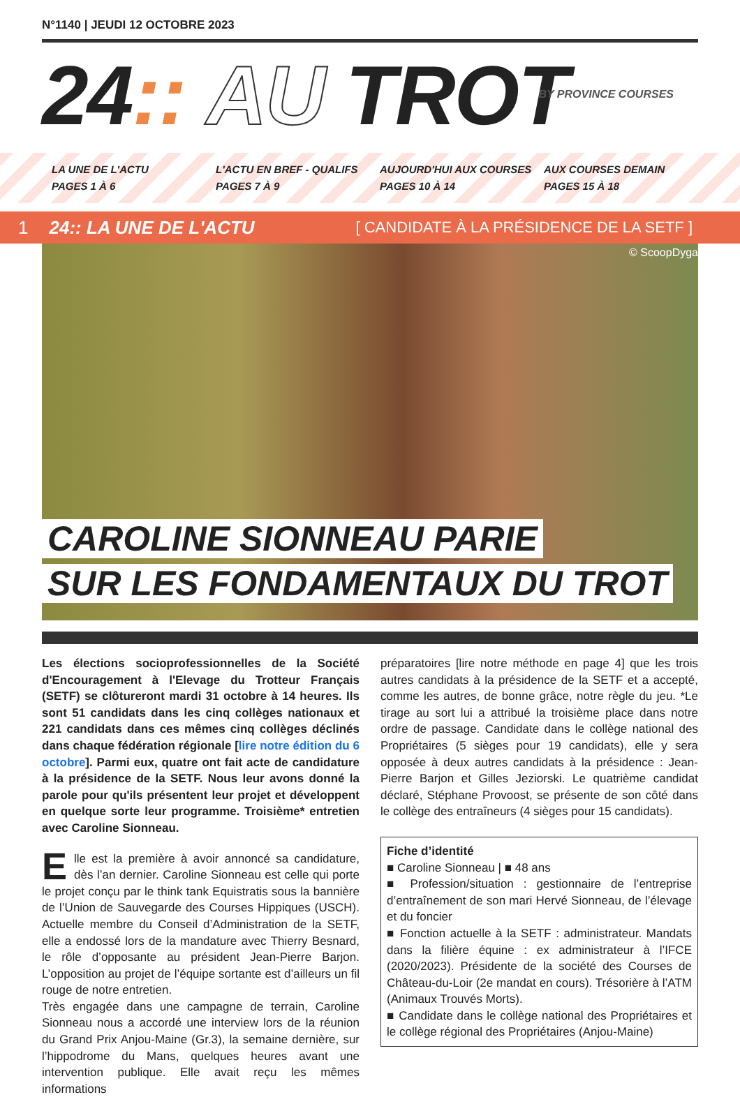N°1140 | JEUDI 12 OCTOBRE 2023
24:: AU TROT BY PROVINCE COURSES
LA UNE DE L'ACTU
PAGES 1 À 6
L'ACTU EN BREF - QUALIFS
PAGES 7 À 9
AUJOURD'HUI AUX COURSES
PAGES 10 À 14
AUX COURSES DEMAIN
PAGES 15 À 18
1 24:: LA UNE DE L'ACTU [ CANDIDATE À LA PRÉSIDENCE DE LA SETF ]
© ScoopDyga
Les élections socioprofessionnelles de la Société d'Encouragement à l'Elevage du Trotteur Français (SETF) se clôtureront mardi 31 octobre à 14 heures. Ils sont 51 candidats dans les cinq collèges nationaux et 221 candidats dans ces mêmes cinq collèges déclinés dans chaque fédération régionale [lire notre édition du 6 octobre]. Parmi eux, quatre ont fait acte de candidature à la présidence de la SETF. Nous leur avons donné la parole pour qu'ils présentent leur projet et développent en quelque sorte leur programme. Troisième* entretien avec Caroline Sionneau.
Elle est la première à avoir annoncé sa candidature, dès l’an dernier. Caroline Sionneau est celle qui porte le projet conçu par le think tank Equistratis sous la bannière de l’Union de Sauvegarde des Courses Hippiques (USCH). Actuelle membre du Conseil d’Administration de la SETF, elle a endossé lors de la mandature avec Thierry Besnard, le rôle d’opposante au président Jean-Pierre Barjon. L’opposition au projet de l’équipe sortante est d’ailleurs un fil rouge de notre entretien.
Très engagée dans une campagne de terrain, Caroline Sionneau nous a accordé une interview lors de la réunion du Grand Prix Anjou-Maine (Gr.3), la semaine dernière, sur l’hippodrome du Mans, quelques heures avant une intervention publique. Elle avait reçu les mêmes informations
préparatoires [lire notre méthode en page 4] que les trois autres candidats à la présidence de la SETF et a accepté, comme les autres, de bonne grâce, notre règle du jeu. *Le tirage au sort lui a attribué la troisième place dans notre ordre de passage. Candidate dans le collège national des Propriétaires (5 sièges pour 19 candidats), elle y sera opposée à deux autres candidats à la présidence : Jean-Pierre Barjon et Gilles Jeziorski. Le quatrième candidat déclaré, Stéphane Provoost, se présente de son côté dans le collège des entraîneurs (4 sièges pour 15 candidats).
Fiche d’identité
■ Caroline Sionneau | ■ 48 ans
■ Profession/situation : gestionnaire de l’entreprise d’entraînement de son mari Hervé Sionneau, de l’élevage et du foncier
■ Fonction actuelle à la SETF : administrateur. Mandats dans la filière équine : ex administrateur à l’IFCE (2020/2023). Présidente de la société des Courses de Château-du-Loir (2e mandat en cours). Trésorière à l’ATM (Animaux Trouvés Morts).
■ Candidate dans le collège national des Propriétaires et le collège régional des Propriétaires (Anjou-Maine)
CAROLINE SIONNEAU PARIE
SUR LES FONDAMENTAUX DU TROT